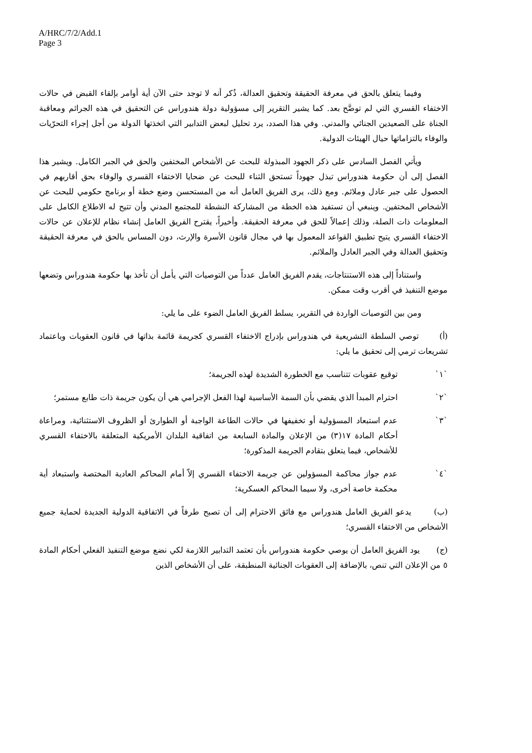A/HRC/7/2/Add.1
Page 3
وفيما يتعلق بالحق في معرفة الحقيقة وتحقيق العدالة، ذُكر أنه لا توجد حتى الآن أية أوامر بإلقاء القبض في حالات الاختفاء القسري التي لم توضَّح بعد. كما يشير التقرير إلى مسؤولية دولة هندوراس عن التحقيق في هذه الجرائم ومعاقبة الجناة على الصعيدين الجنائي والمدني. وفي هذا الصدد، يرد تحليل لبعض التدابير التي اتخذتها الدولة من أجل إجراء التحرّيات والوفاء بالتزاماتها حيال الهيئات الدولية.
ويأتي الفصل السادس على ذكر الجهود المبذولة للبحث عن الأشخاص المختفين والحق في الجبر الكامل. ويشير هذا الفصل إلى أن حكومة هندوراس تبذل جهوداً تستحق الثناء للبحث عن ضحايا الاختفاء القسري والوفاء بحق أقاربهم في الحصول على جبر عادل وملائم. ومع ذلك، يرى الفريق العامل أنه من المستحسن وضع خطة أو برنامج حكومي للبحث عن الأشخاص المختفين. وينبغي أن تستفيد هذه الخطة من المشاركة النشطة للمجتمع المدني وأن تتيح له الاطلاع الكامل على المعلومات ذات الصلة، وذلك إعمالاً للحق في معرفة الحقيقة. وأخيراً، يقترح الفريق العامل إنشاء نظام للإعلان عن حالات الاختفاء القسري يتيح تطبيق القواعد المعمول بها في مجال قانون الأسرة والإرث، دون المساس بالحق في معرفة الحقيقة وتحقيق العدالة وفي الجبر العادل والملائم.
واستناداً إلى هذه الاستنتاجات، يقدم الفريق العامل عدداً من التوصيات التي يأمل أن تأخذ بها حكومة هندوراس وتضعها موضع التنفيذ في أقرب وقت ممكن.
ومن بين التوصيات الواردة في التقرير، يسلط الفريق العامل الضوء على ما يلي:
(أ) توصي السلطة التشريعية في هندوراس بإدراج الاختفاء القسري كجريمة قائمة بذاتها في قانون العقوبات وباعتماد تشريعات ترمي إلى تحقيق ما يلي:
`١` توقيع عقوبات تتناسب مع الخطورة الشديدة لهذه الجريمة؛
`٢` احترام المبدأ الذي يقضي بأن السمة الأساسية لهذا الفعل الإجرامي هي أن يكون جريمة ذات طابع مستمر؛
`٣` عدم استبعاد المسؤولية أو تخفيفها في حالات الطاعة الواجبة أو الطوارئ أو الظروف الاستثنائية، ومراعاة أحكام المادة ١٧(٣) من الإعلان والمادة السابعة من اتفاقية البلدان الأمريكية المتعلقة بالاختفاء القسري للأشخاص، فيما يتعلق بتقادم الجريمة المذكورة؛
`٤` عدم جواز محاكمة المسؤولين عن جريمة الاختفاء القسري إلاّ أمام المحاكم العادية المختصة واستبعاد أية محكمة خاصة أخرى، ولا سيما المحاكم العسكرية؛
(ب) يدعو الفريق العامل هندوراس مع فائق الاحترام إلى أن تصبح طرفاً في الاتفاقية الدولية الجديدة لحماية جميع الأشخاص من الاختفاء القسري؛
(ج) يود الفريق العامل أن يوصي حكومة هندوراس بأن تعتمد التدابير اللازمة لكي نضع موضع التنفيذ الفعلي أحكام المادة ٥ من الإعلان التي تنص، بالإضافة إلى العقوبات الجنائية المنطبقة، على أن الأشخاص الذين